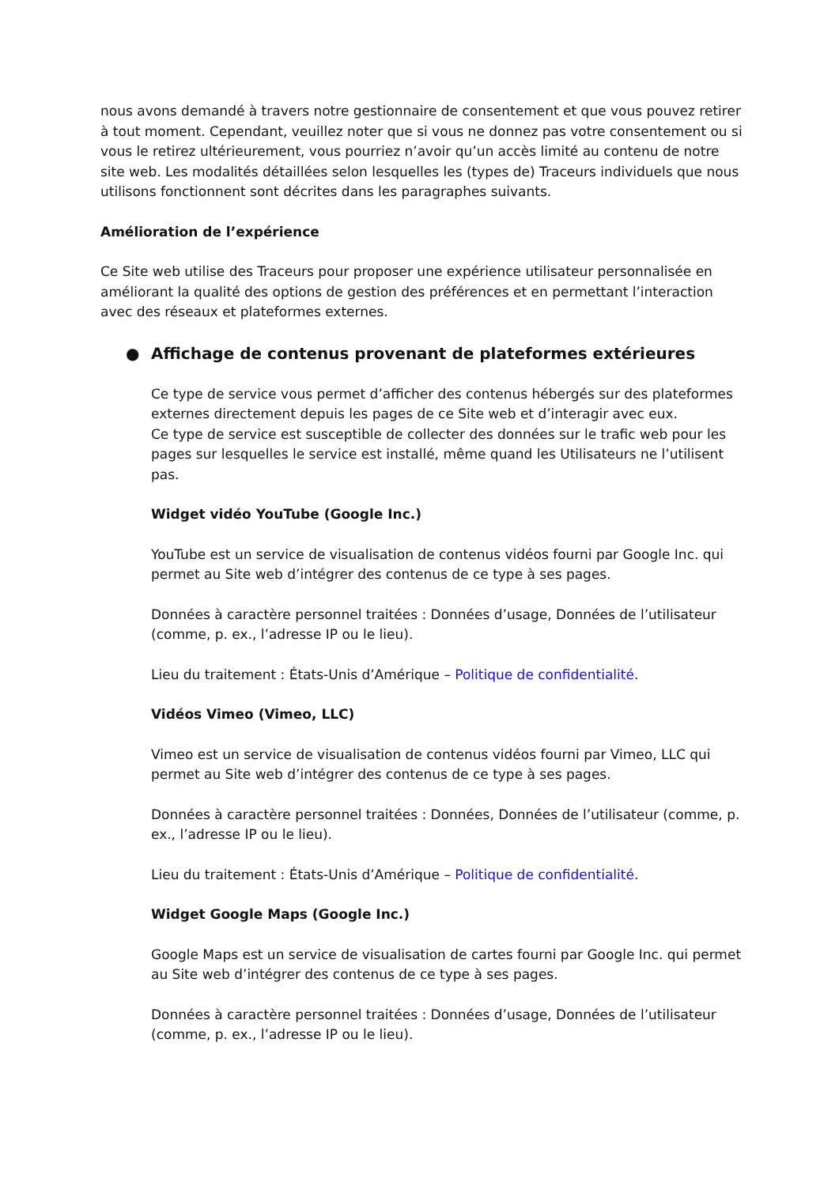nous avons demandé à travers notre gestionnaire de consentement et que vous pouvez retirer à tout moment. Cependant, veuillez noter que si vous ne donnez pas votre consentement ou si vous le retirez ultérieurement, vous pourriez n’avoir qu’un accès limité au contenu de notre site web. Les modalités détaillées selon lesquelles les (types de) Traceurs individuels que nous utilisons fonctionnent sont décrites dans les paragraphes suivants.
Amélioration de l’expérience
Ce Site web utilise des Traceurs pour proposer une expérience utilisateur personnalisée en améliorant la qualité des options de gestion des préférences et en permettant l’interaction avec des réseaux et plateformes externes.
● Affichage de contenus provenant de plateformes extérieures
Ce type de service vous permet d’afficher des contenus hébergés sur des plateformes externes directement depuis les pages de ce Site web et d’interagir avec eux.
Ce type de service est susceptible de collecter des données sur le trafic web pour les pages sur lesquelles le service est installé, même quand les Utilisateurs ne l’utilisent pas.
Widget vidéo YouTube (Google Inc.)
YouTube est un service de visualisation de contenus vidéos fourni par Google Inc. qui permet au Site web d’intégrer des contenus de ce type à ses pages.
Données à caractère personnel traitées : Données d’usage, Données de l’utilisateur (comme, p. ex., l’adresse IP ou le lieu).
Lieu du traitement : États-Unis d’Amérique – Politique de confidentialité.
Vidéos Vimeo (Vimeo, LLC)
Vimeo est un service de visualisation de contenus vidéos fourni par Vimeo, LLC qui permet au Site web d’intégrer des contenus de ce type à ses pages.
Données à caractère personnel traitées : Données, Données de l’utilisateur (comme, p. ex., l’adresse IP ou le lieu).
Lieu du traitement : États-Unis d’Amérique – Politique de confidentialité.
Widget Google Maps (Google Inc.)
Google Maps est un service de visualisation de cartes fourni par Google Inc. qui permet au Site web d’intégrer des contenus de ce type à ses pages.
Données à caractère personnel traitées : Données d’usage, Données de l’utilisateur (comme, p. ex., l’adresse IP ou le lieu).